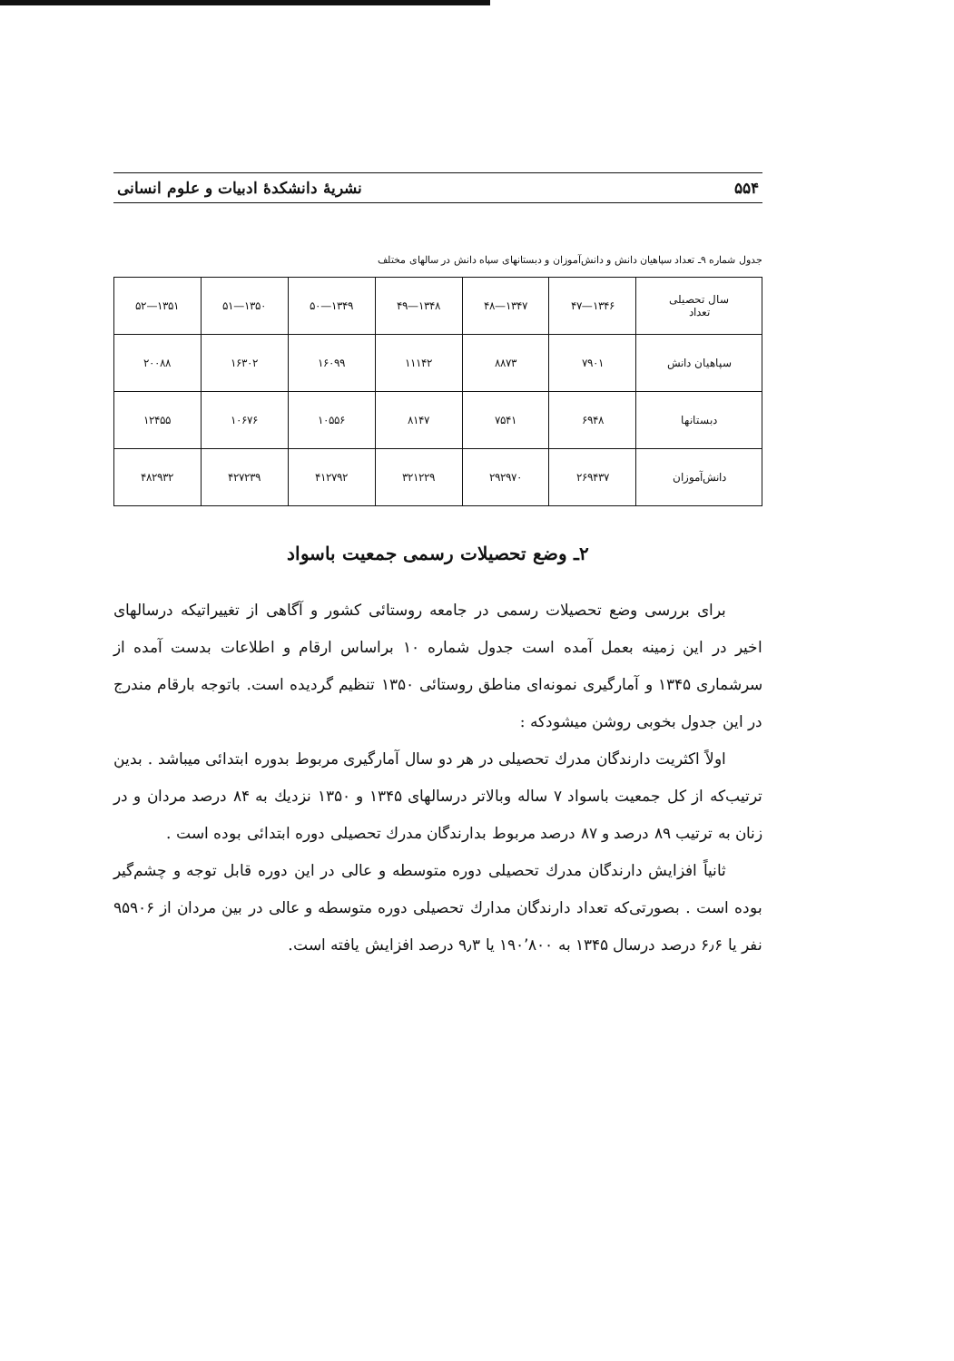۵۵۴ نشریهٔ دانشکدهٔ ادبیات و علوم انسانی
جدول شماره ۹ـ تعداد سپاهیان دانش و دانش‌آموزان و دبستانهای سپاه دانش در سالهای مختلف
| سال تحصیلی تعداد | ۱۳۴۶—۴۷ | ۱۳۴۷—۴۸ | ۱۳۴۸—۴۹ | ۱۳۴۹—۵۰ | ۱۳۵۰—۵۱ | ۱۳۵۱—۵۲ |
| --- | --- | --- | --- | --- | --- | --- |
| سپاهیان دانش | ۷۹۰۱ | ۸۸۷۳ | ۱۱۱۴۲ | ۱۶۰۹۹ | ۱۶۳۰۲ | ۲۰۰۸۸ |
| دبستانها | ۶۹۴۸ | ۷۵۴۱ | ۸۱۴۷ | ۱۰۵۵۶ | ۱۰۶۷۶ | ۱۲۴۵۵ |
| دانش‌آموزان | ۲۶۹۴۳۷ | ۲۹۲۹۷۰ | ۳۲۱۲۲۹ | ۴۱۲۷۹۲ | ۴۲۷۲۳۹ | ۴۸۲۹۳۲ |
۲ـ وضع تحصیلات رسمی جمعیت باسواد
برای بررسی وضع تحصیلات رسمی در جامعه روستائی کشور و آگاهی از تغییراتیکه درسالهای اخیر در این زمینه بعمل آمده است جدول شماره ۱۰ براساس ارقام و اطلاعات بدست آمده از سرشماری ۱۳۴۵ و آمارگیری نمونه‌ای مناطق روستائی ۱۳۵۰ تنظیم گردیده است. باتوجه بارقام مندرج در این جدول بخوبی روشن میشودکه :
اولاً اکثریت دارندگان مدرك تحصیلی در هر دو سال آمارگیری مربوط بدوره ابتدائی میباشد . بدین ترتیب‌که از کل جمعیت باسواد ۷ ساله وبالاتر درسالهای ۱۳۴۵ و ۱۳۵۰ نزدیك به ۸۴ درصد مردان و در زنان به ترتیب ۸۹ درصد و ۸۷ درصد مربوط بدارندگان مدرك تحصیلی دوره ابتدائی بوده است .
ثانیاً افزایش دارندگان مدرك تحصیلی دوره متوسطه و عالی در این دوره قابل توجه و چشم‌گیر بوده است . بصورتی‌که تعداد دارندگان مدارك تحصیلی دوره متوسطه و عالی در بین مردان از ۹۵۹۰۶ نفر یا ۶٫۶ درصد درسال ۱۳۴۵ به ۱۹۰٬۸۰۰ یا ۹٫۳ درصد افزایش یافته است.